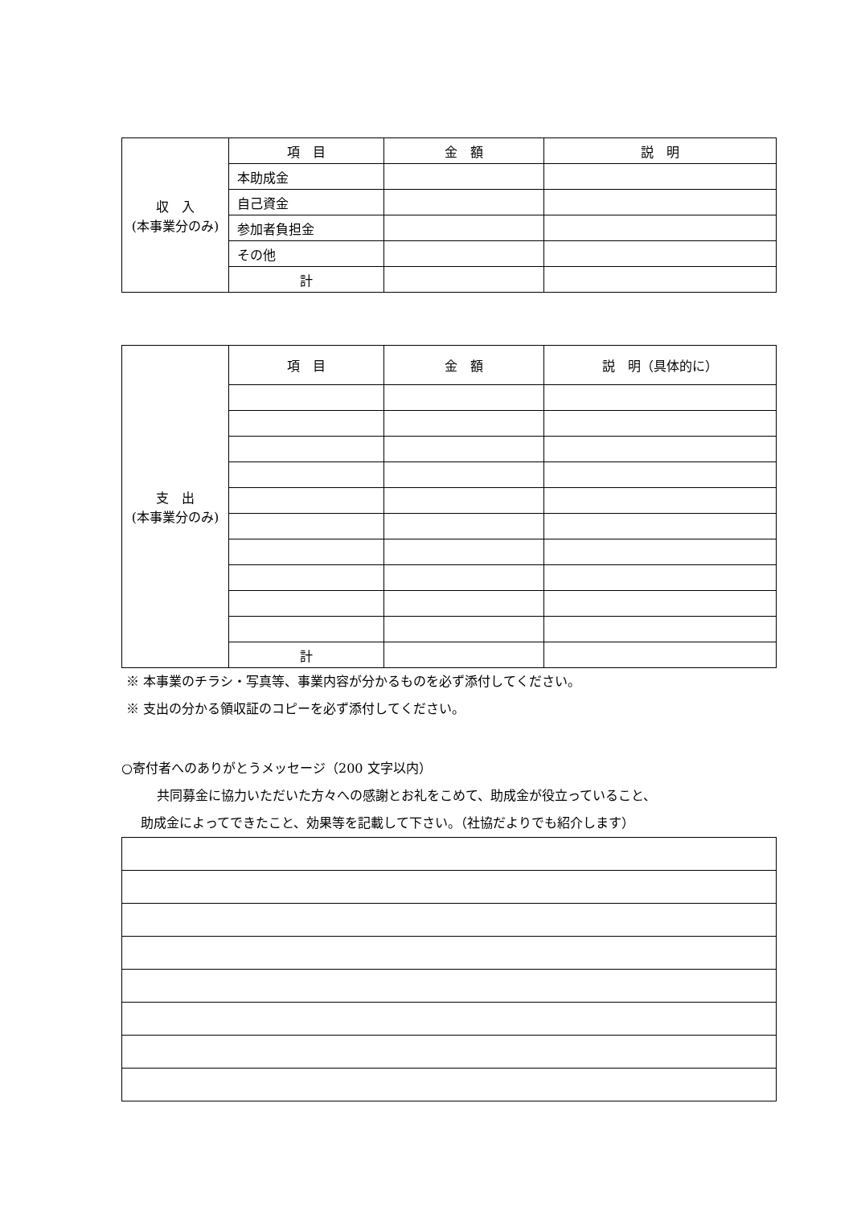| 収 入 (本事業分のみ) | 項 目 | 金 額 | 説 明 |
| | 本助成金 | | |
| | 自己資金 | | |
| | 参加者負担金 | | |
| | その他 | | |
| | 計 | | |
| 支 出 (本事業分のみ) | 項 目 | 金 額 | 説 明（具体的に） |
| | 計 | | |
※ 本事業のチラシ・写真等、事業内容が分かるものを必ず添付してください。
※ 支出の分かる領収証のコピーを必ず添付してください。
○寄付者へのありがとうメッセージ（200 文字以内）
共同募金に協力いただいた方々への感謝とお礼をこめて、助成金が役立っていること、
助成金によってできたこと、効果等を記載して下さい。（社協だよりでも紹介します）